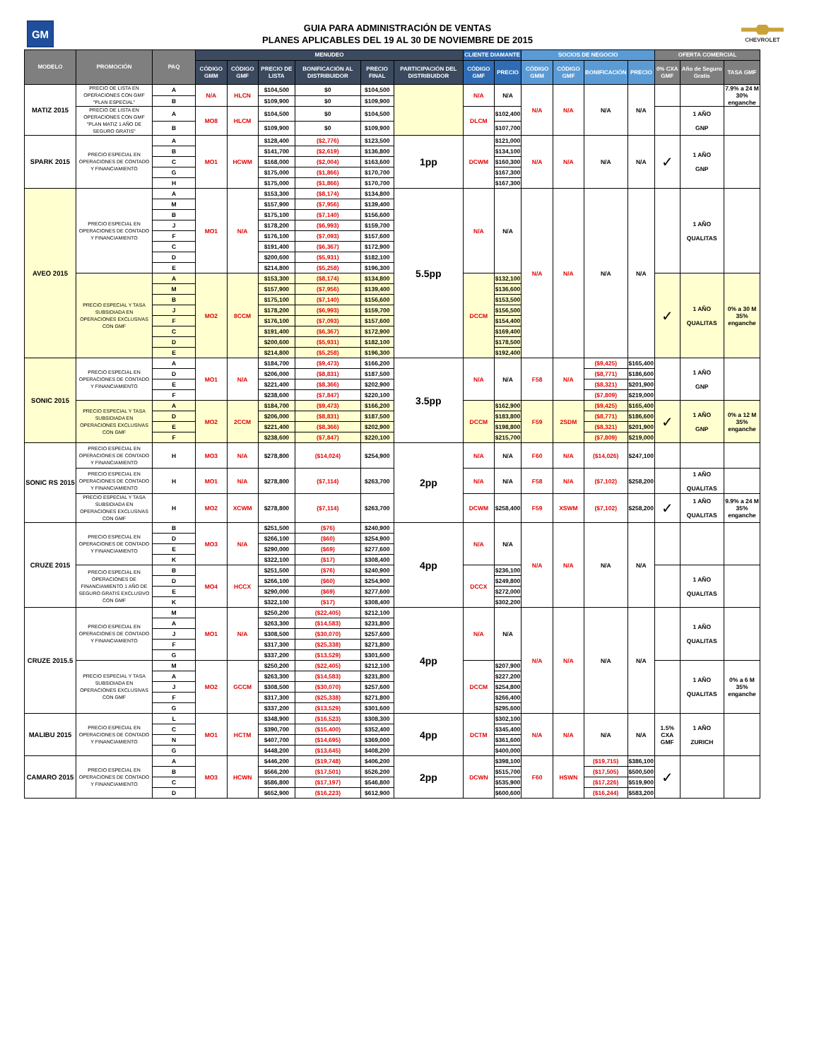GM
GUIA PARA ADMINISTRACIÓN DE VENTAS
PLANES APLICABLES DEL 19 AL 30 DE NOVIEMBRE DE 2015
CHEVROLET
| MODELO | PROMOCIÓN | PAQ | MENUDEO | | | | | | CLIENTE DIAMANTE | | SOCIOS DE NEGOCIO | | | | OFERTA COMERCIAL | | |
| --- | --- | --- | --- | --- | --- | --- | --- | --- | --- | --- | --- | --- | --- | --- | --- | --- | --- |
| | | | CÓDIGO GMM | CÓDIGO GMF | PRECIO DE LISTA | BONIFICACIÓN AL DISTRIBUIDOR | PRECIO FINAL | PARTICIPACIÓN DEL DISTRIBUIDOR | CÓDIGO GMF | PRECIO | CÓDIGO GMM | CÓDIGO GMF | BONIFICACIÓN | PRECIO | 0% CXA GMF | Año de Seguro Gratis | TASA GMF |
| MATIZ 2015 | PRECIO DE LISTA EN OPERACIONES CON GMF "PLAN ESPECIAL" | A | N/A | HLCN | $104,500 | $0 | $104,500 | | N/A | N/A | N/A | N/A | N/A | N/A | | | 7.9% a 24 M 30% enganche |
| | | B | | | $109,900 | $0 | $109,900 | | | | | | | | | | |
| | PRECIO DE LISTA EN OPERACIONES CON GMF "PLAN MATIZ 1 AÑO DE SEGURO GRATIS" | A | MO8 | HLCM | $104,500 | $0 | $104,500 | | DLCM | $102,400 | | | | | | 1 AÑO GNP | |
| | | B | | | $109,900 | $0 | $109,900 | | | $107,700 | | | | | | | |
| SPARK 2015 | PRECIO ESPECIAL EN OPERACIONES DE CONTADO Y FINANCIAMIENTO | A | MO1 | HCWM | $128,400 | ($2,776) | $123,500 | 1pp | DCWM | $121,000 | N/A | N/A | N/A | N/A | ✓ | 1 AÑO GNP | |
| | | B | | | $141,700 | ($2,619) | $136,800 | | | $134,100 | | | | | | | |
| | | C | | | $168,000 | ($2,004) | $163,600 | | | $160,300 | | | | | | | |
| | | G | | | $175,000 | ($1,866) | $170,700 | | | $167,300 | | | | | | | |
| | | H | | | $175,000 | ($1,866) | $170,700 | | | $167,300 | | | | | | | |
| AVEO 2015 | PRECIO ESPECIAL EN OPERACIONES DE CONTADO Y FINANCIAMIENTO | A | MO1 | N/A | $153,300 | ($8,174) | $134,800 | 5.5pp | N/A | N/A | N/A | N/A | N/A | N/A | | 1 AÑO QUALITAS | |
| | | M | | | $157,900 | ($7,956) | $139,400 | | | | | | | | | | |
| | | B | | | $175,100 | ($7,140) | $156,600 | | | | | | | | | | |
| | | J | | | $178,200 | ($6,993) | $159,700 | | | | | | | | | | |
| | | F | | | $176,100 | ($7,093) | $157,600 | | | | | | | | | | |
| | | C | | | $191,400 | ($6,367) | $172,900 | | | | | | | | | | |
| | | D | | | $200,600 | ($5,931) | $182,100 | | | | | | | | | | |
| | | E | | | $214,800 | ($5,258) | $196,300 | | | | | | | | | | |
| | PRECIO ESPECIAL Y TASA SUBSIDIADA EN OPERACIONES EXCLUSIVAS CON GMF | A | MO2 | 8CCM | $153,300 | ($8,174) | $134,800 | | DCCM | $132,100 | | | | | ✓ | 1 AÑO QUALITAS | 0% a 30 M 35% enganche |
| | | M | | | $157,900 | ($7,956) | $139,400 | | | $136,600 | | | | | | | |
| | | B | | | $175,100 | ($7,140) | $156,600 | | | $153,500 | | | | | | | |
| | | J | | | $178,200 | ($6,993) | $159,700 | | | $156,500 | | | | | | | |
| | | F | | | $176,100 | ($7,093) | $157,600 | | | $154,400 | | | | | | | |
| | | C | | | $191,400 | ($6,367) | $172,900 | | | $169,400 | | | | | | | |
| | | D | | | $200,600 | ($5,931) | $182,100 | | | $178,500 | | | | | | | |
| | | E | | | $214,800 | ($5,258) | $196,300 | | | $192,400 | | | | | | | |
| SONIC 2015 | PRECIO ESPECIAL EN OPERACIONES DE CONTADO Y FINANCIAMIENTO | A | MO1 | N/A | $184,700 | ($9,473) | $166,200 | 3.5pp | N/A | N/A | F58 | N/A | ($9,425) | $165,400 | | 1 AÑO GNP | |
| | | D | | | $206,000 | ($8,831) | $187,500 | | | | | | ($8,771) | $186,600 | | | |
| | | E | | | $221,400 | ($8,366) | $202,900 | | | | | | ($8,321) | $201,900 | | | |
| | | F | | | $238,600 | ($7,847) | $220,100 | | | | | | ($7,809) | $219,000 | | | |
| | PRECIO ESPECIAL Y TASA SUBSIDIADA EN OPERACIONES EXCLUSIVAS CON GMF | A | MO2 | 2CCM | $184,700 | ($9,473) | $166,200 | | DCCM | $162,900 | F59 | 2SDM | ($9,425) | $165,400 | ✓ | 1 AÑO GNP | 0% a 12 M 35% enganche |
| | | D | | | $206,000 | ($8,831) | $187,500 | | | $183,800 | | | ($8,771) | $186,600 | | | |
| | | E | | | $221,400 | ($8,366) | $202,900 | | | $198,800 | | | ($8,321) | $201,900 | | | |
| | | F | | | $238,600 | ($7,847) | $220,100 | | | $215,700 | | | ($7,809) | $219,000 | | | |
| SONIC RS 2015 | PRECIO ESPECIAL EN OPERACIONES DE CONTADO Y FINANCIAMIENTO | H | MO3 | N/A | $278,800 | ($14,024) | $254,900 | 2pp | N/A | N/A | F60 | N/A | ($14,026) | $247,100 | | | |
| | PRECIO ESPECIAL EN OPERACIONES DE CONTADO Y FINANCIAMIENTO | H | MO1 | N/A | $278,800 | ($7,114) | $263,700 | | N/A | N/A | F58 | N/A | ($7,102) | $258,200 | | 1 AÑO QUALITAS | |
| | PRECIO ESPECIAL Y TASA SUBSIDIADA EN OPERACIONES EXCLUSIVAS CON GMF | H | MO2 | XCWM | $278,800 | ($7,114) | $263,700 | | DCWM | $258,400 | F59 | XSWM | ($7,102) | $258,200 | ✓ | 1 AÑO QUALITAS | 9.9% a 24 M 35% enganche |
| CRUZE 2015 | PRECIO ESPECIAL EN OPERACIONES DE CONTADO Y FINANCIAMIENTO | B | MO3 | N/A | $251,500 | ($76) | $240,900 | 4pp | N/A | N/A | N/A | N/A | N/A | N/A | | | |
| | | D | | | $266,100 | ($60) | $254,900 | | | | | | | | | | |
| | | E | | | $290,000 | ($69) | $277,600 | | | | | | | | | | |
| | | K | | | $322,100 | ($17) | $308,400 | | | | | | | | | | |
| | PRECIO ESPECIAL EN OPERACIONES DE FINANCIAMIENTO 1 AÑO DE SEGURO GRATIS EXCLUSIVO CON GMF | B | MO4 | HCCX | $251,500 | ($76) | $240,900 | | DCCX | $236,100 | | | | | | 1 AÑO QUALITAS | |
| | | D | | | $266,100 | ($60) | $254,900 | | | $249,800 | | | | | | | |
| | | E | | | $290,000 | ($69) | $277,600 | | | $272,000 | | | | | | | |
| | | K | | | $322,100 | ($17) | $308,400 | | | $302,200 | | | | | | | |
| CRUZE 2015.5 | PRECIO ESPECIAL EN OPERACIONES DE CONTADO Y FINANCIAMIENTO | M | MO1 | N/A | $250,200 | ($22,405) | $212,100 | 4pp | N/A | N/A | N/A | N/A | N/A | N/A | | 1 AÑO QUALITAS | |
| | | A | | | $263,300 | ($14,583) | $231,800 | | | | | | | | | | |
| | | J | | | $308,500 | ($30,070) | $257,600 | | | | | | | | | | |
| | | F | | | $317,300 | ($25,338) | $271,800 | | | | | | | | | | |
| | | G | | | $337,200 | ($13,529) | $301,600 | | | | | | | | | | |
| | PRECIO ESPECIAL Y TASA SUBSIDIADA EN OPERACIONES EXCLUSIVAS CON GMF | M | MO2 | GCCM | $250,200 | ($22,405) | $212,100 | | DCCM | $207,900 | | | | | | 1 AÑO QUALITAS | 0% a 6 M 35% enganche |
| | | A | | | $263,300 | ($14,583) | $231,800 | | | $227,200 | | | | | | | |
| | | J | | | $308,500 | ($30,070) | $257,600 | | | $254,800 | | | | | | | |
| | | F | | | $317,300 | ($25,338) | $271,800 | | | $266,400 | | | | | | | |
| | | G | | | $337,200 | ($13,529) | $301,600 | | | $295,600 | | | | | | | |
| MALIBU 2015 | PRECIO ESPECIAL EN OPERACIONES DE CONTADO Y FINANCIAMIENTO | L | MO1 | HCTM | $348,900 | ($16,523) | $308,300 | 4pp | DCTM | $302,100 | N/A | N/A | N/A | N/A | 1.5% CXA GMF | 1 AÑO ZURICH | |
| | | C | | | $390,700 | ($15,400) | $352,400 | | | $345,400 | | | | | | | |
| | | N | | | $407,700 | ($14,695) | $369,000 | | | $361,600 | | | | | | | |
| | | G | | | $448,200 | ($13,645) | $408,200 | | | $400,000 | | | | | | | |
| CAMARO 2015 | PRECIO ESPECIAL EN OPERACIONES DE CONTADO Y FINANCIAMIENTO | A | MO3 | HCWN | $446,200 | ($19,748) | $406,200 | 2pp | DCWN | $398,100 | F60 | HSWN | ($19,715) | $386,100 | ✓ | | |
| | | B | | | $566,200 | ($17,501) | $526,200 | | | $515,700 | | | ($17,505) | $500,500 | | | |
| | | C | | | $586,800 | ($17,197) | $546,800 | | | $535,900 | | | ($17,226) | $519,900 | | | |
| | | D | | | $652,900 | ($16,223) | $612,900 | | | $600,600 | | | ($16,244) | $583,200 | | | |